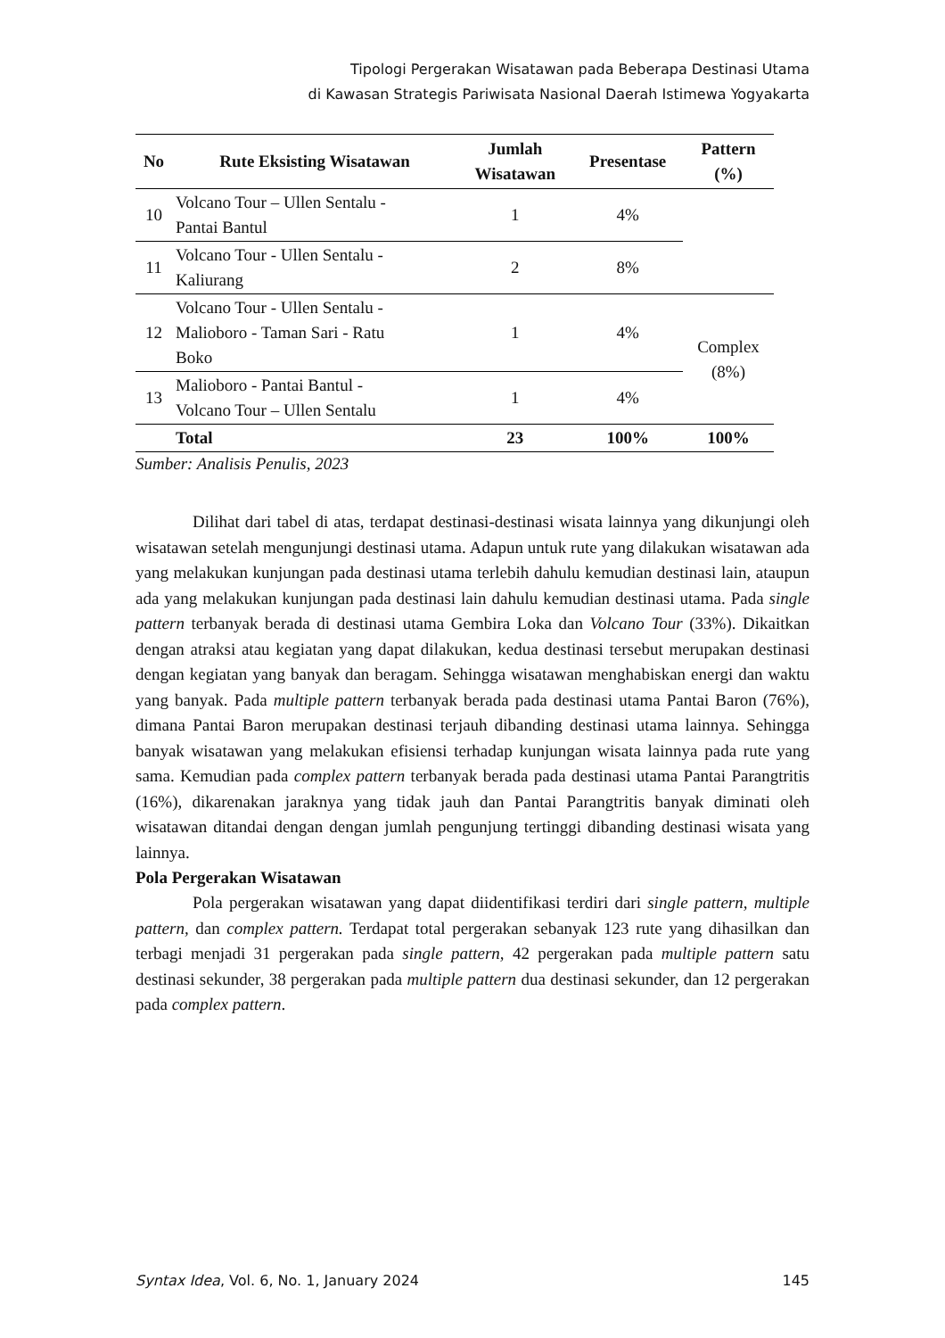Tipologi Pergerakan Wisatawan pada Beberapa Destinasi Utama
di Kawasan Strategis Pariwisata Nasional Daerah Istimewa Yogyakarta
| No | Rute Eksisting Wisatawan | Jumlah Wisatawan | Presentase | Pattern (%) |
| --- | --- | --- | --- | --- |
| 10 | Volcano Tour – Ullen Sentalu - Pantai Bantul | 1 | 4% | |
| 11 | Volcano Tour - Ullen Sentalu - Kaliurang | 2 | 8% | |
| 12 | Volcano Tour - Ullen Sentalu - Malioboro - Taman Sari - Ratu Boko | 1 | 4% | Complex (8%) |
| 13 | Malioboro - Pantai Bantul - Volcano Tour – Ullen Sentalu | 1 | 4% | |
| | Total | 23 | 100% | 100% |
Sumber: Analisis Penulis, 2023
Dilihat dari tabel di atas, terdapat destinasi-destinasi wisata lainnya yang dikunjungi oleh wisatawan setelah mengunjungi destinasi utama. Adapun untuk rute yang dilakukan wisatawan ada yang melakukan kunjungan pada destinasi utama terlebih dahulu kemudian destinasi lain, ataupun ada yang melakukan kunjungan pada destinasi lain dahulu kemudian destinasi utama. Pada single pattern terbanyak berada di destinasi utama Gembira Loka dan Volcano Tour (33%). Dikaitkan dengan atraksi atau kegiatan yang dapat dilakukan, kedua destinasi tersebut merupakan destinasi dengan kegiatan yang banyak dan beragam. Sehingga wisatawan menghabiskan energi dan waktu yang banyak. Pada multiple pattern terbanyak berada pada destinasi utama Pantai Baron (76%), dimana Pantai Baron merupakan destinasi terjauh dibanding destinasi utama lainnya. Sehingga banyak wisatawan yang melakukan efisiensi terhadap kunjungan wisata lainnya pada rute yang sama. Kemudian pada complex pattern terbanyak berada pada destinasi utama Pantai Parangtritis (16%), dikarenakan jaraknya yang tidak jauh dan Pantai Parangtritis banyak diminati oleh wisatawan ditandai dengan dengan jumlah pengunjung tertinggi dibanding destinasi wisata yang lainnya.
Pola Pergerakan Wisatawan
Pola pergerakan wisatawan yang dapat diidentifikasi terdiri dari single pattern, multiple pattern, dan complex pattern. Terdapat total pergerakan sebanyak 123 rute yang dihasilkan dan terbagi menjadi 31 pergerakan pada single pattern, 42 pergerakan pada multiple pattern satu destinasi sekunder, 38 pergerakan pada multiple pattern dua destinasi sekunder, dan 12 pergerakan pada complex pattern.
Syntax Idea, Vol. 6, No. 1, January 2024 145